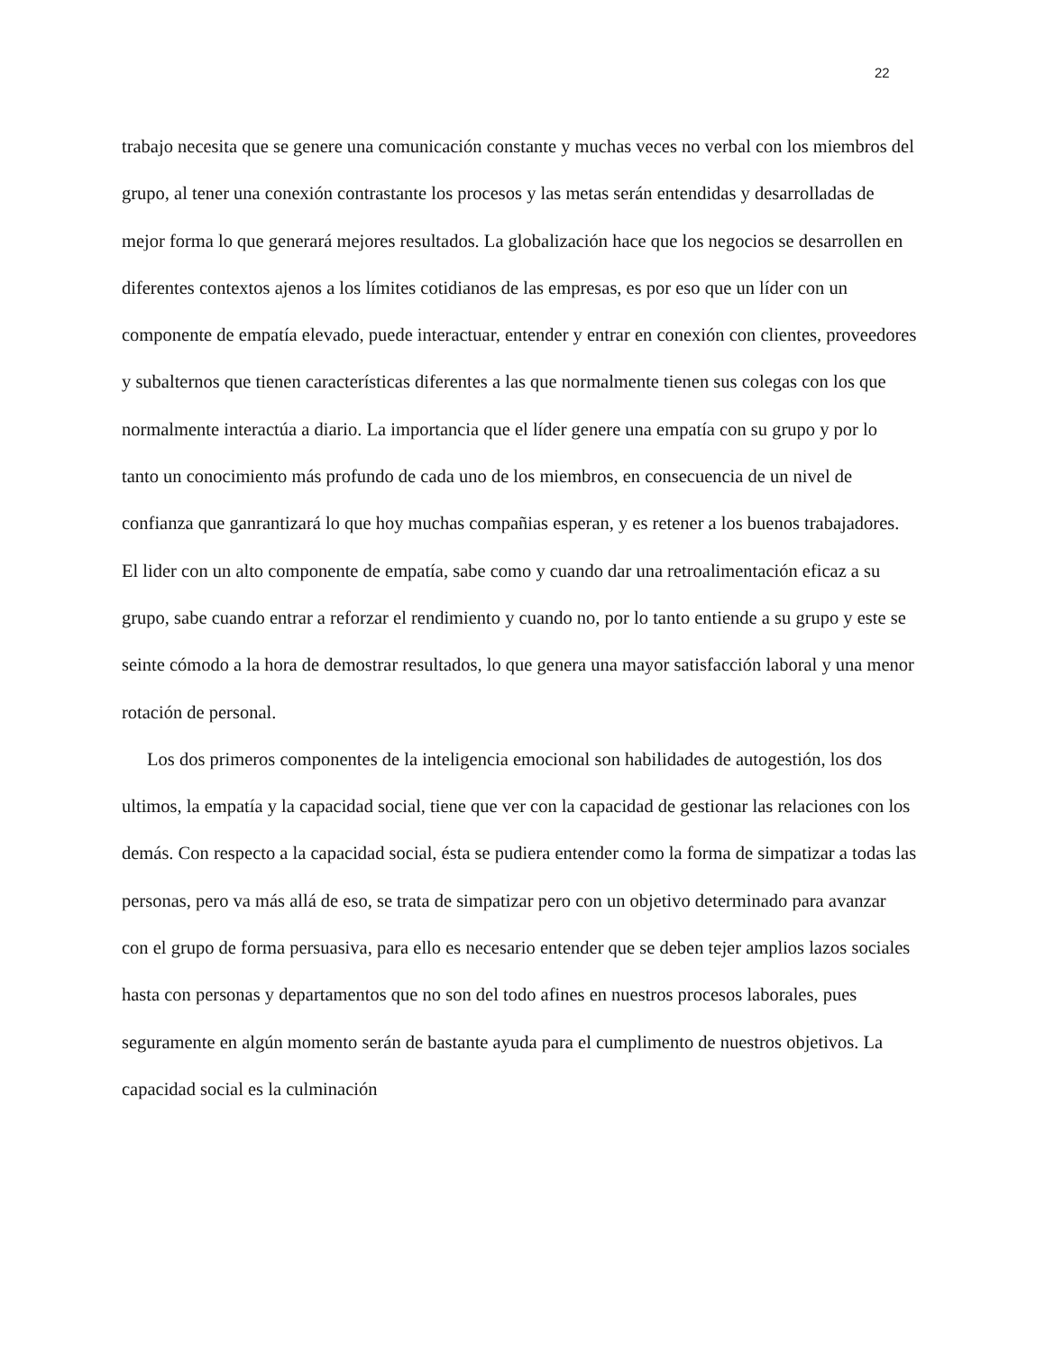22
trabajo necesita que se genere una comunicación constante y muchas veces no verbal con los miembros del grupo, al tener una conexión contrastante los procesos y las metas serán entendidas y desarrolladas de mejor forma lo que generará mejores resultados. La globalización hace que los negocios se desarrollen en diferentes contextos ajenos a los límites cotidianos de las empresas, es por eso que un líder con un componente de empatía elevado, puede interactuar, entender y entrar en conexión con clientes, proveedores y subalternos que tienen características diferentes a las que normalmente tienen sus colegas con los que normalmente interactúa a diario. La importancia que el líder genere una empatía con su grupo y por lo tanto un conocimiento más profundo de cada uno de los miembros, en consecuencia de un nivel de confianza que ganrantizará lo que hoy muchas compañias esperan, y es retener a los buenos trabajadores. El lider con un alto componente de empatía, sabe como y cuando dar una retroalimentación eficaz a su grupo, sabe cuando entrar a reforzar el rendimiento y cuando no, por lo tanto entiende a su grupo y este se seinte cómodo a la hora de demostrar resultados, lo que genera una mayor satisfacción laboral y una menor rotación de personal.
Los dos primeros componentes de la inteligencia emocional son habilidades de autogestión, los dos ultimos, la empatía y la capacidad social, tiene que ver con la capacidad de gestionar las relaciones con los demás. Con respecto a la capacidad social, ésta se pudiera entender como la forma de simpatizar a todas las personas, pero va más allá de eso, se trata de simpatizar pero con un objetivo determinado para avanzar con el grupo de forma persuasiva, para ello es necesario entender que se deben tejer amplios lazos sociales hasta con personas y departamentos que no son del todo afines en nuestros procesos laborales, pues seguramente en algún momento serán de bastante ayuda para el cumplimento de nuestros objetivos. La capacidad social es la culminación